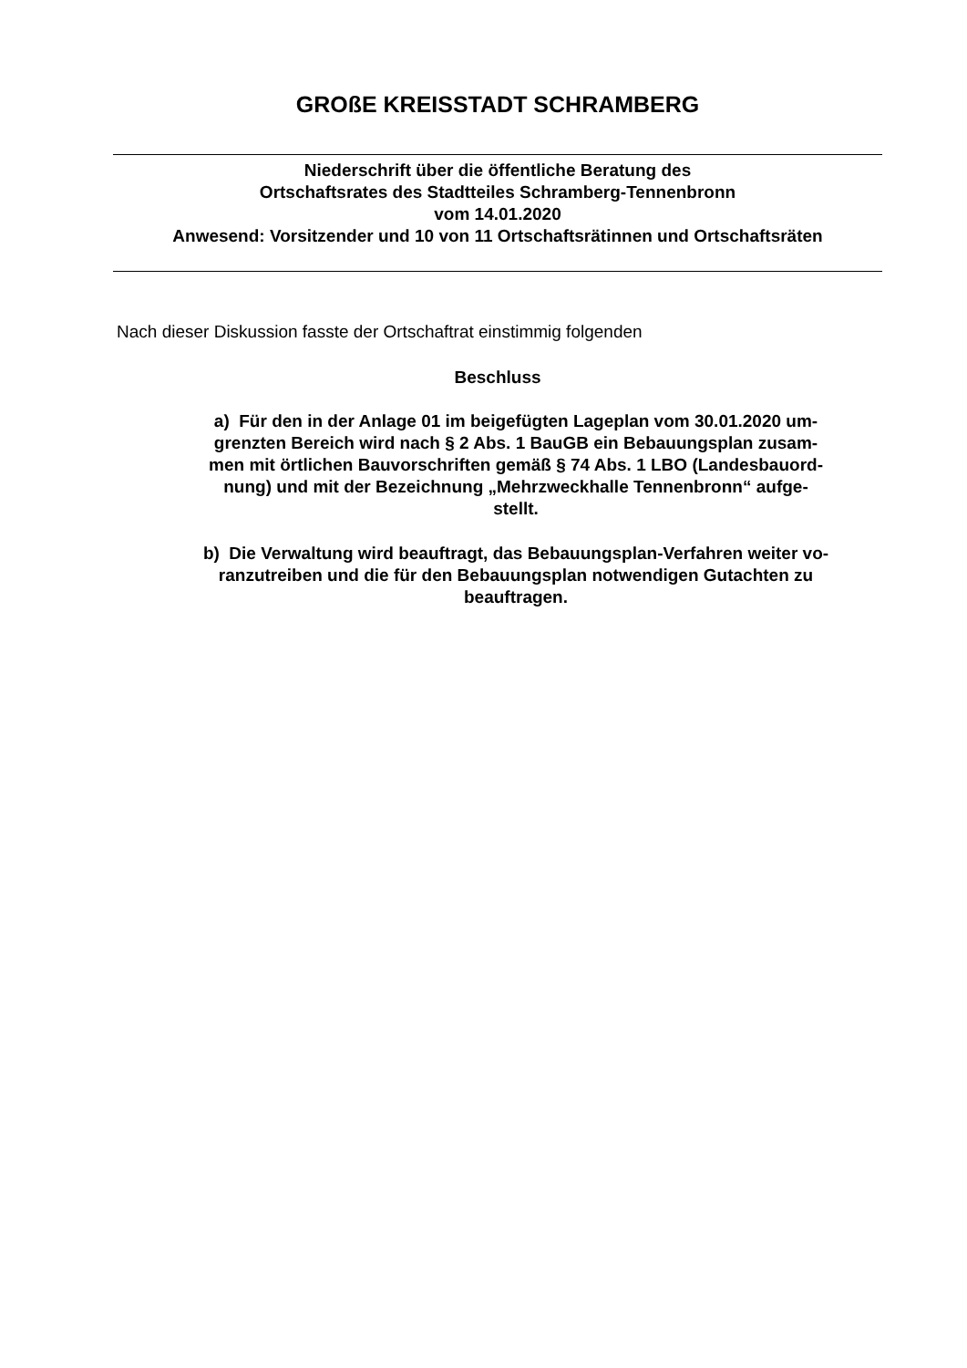GROßE KREISSTADT SCHRAMBERG
Niederschrift über die öffentliche Beratung des
Ortschaftsrates des Stadtteiles Schramberg-Tennenbronn
vom 14.01.2020
Anwesend: Vorsitzender und 10 von 11 Ortschaftsrätinnen und Ortschaftsräten
Nach dieser Diskussion fasste der Ortschaftrat einstimmig folgenden
Beschluss
a) Für den in der Anlage 01 im beigefügten Lageplan vom 30.01.2020 um-
grenzten Bereich wird nach § 2 Abs. 1 BauGB ein Bebauungsplan zusam-
men mit örtlichen Bauvorschriften gemäß § 74 Abs. 1 LBO (Landesbauord-
nung) und mit der Bezeichnung „Mehrzweckhalle Tennenbronn“ aufge-
stellt.
b) Die Verwaltung wird beauftragt, das Bebauungsplan-Verfahren weiter vo-
ranzutreiben und die für den Bebauungsplan notwendigen Gutachten zu
beauftragen.